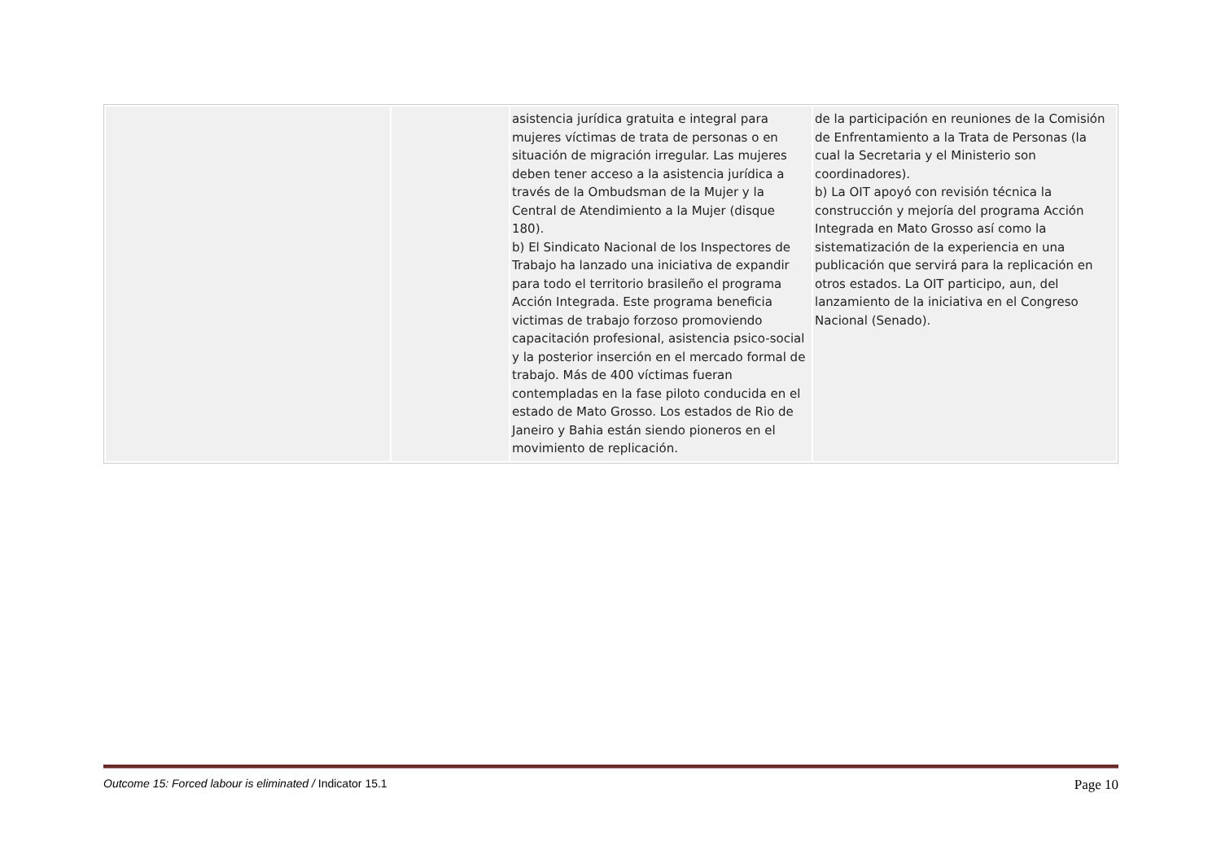| | | asistencia jurídica gratuita e integral para mujeres víctimas de trata de personas o en situación de migración irregular. Las mujeres deben tener acceso a la asistencia jurídica a través de la Ombudsman de la Mujer y la Central de Atendimiento a la Mujer (disque 180). b) El Sindicato Nacional de los Inspectores de Trabajo ha lanzado una iniciativa de expandir para todo el territorio brasileño el programa Acción Integrada. Este programa beneficia victimas de trabajo forzoso promoviendo capacitación profesional, asistencia psico-social y la posterior inserción en el mercado formal de trabajo. Más de 400 víctimas fueran contempladas en la fase piloto conducida en el estado de Mato Grosso. Los estados de Rio de Janeiro y Bahia están siendo pioneros en el movimiento de replicación. | de la participación en reuniones de la Comisión de Enfrentamiento a la Trata de Personas (la cual la Secretaria y el Ministerio son coordinadores). b) La OIT apoyó con revisión técnica la construcción y mejoría del programa Acción Integrada en Mato Grosso así como la sistematización de la experiencia en una publicación que servirá para la replicación en otros estados. La OIT participo, aun, del lanzamiento de la iniciativa en el Congreso Nacional (Senado). |
Outcome 15: Forced labour is eliminated / Indicator 15.1 Page 10